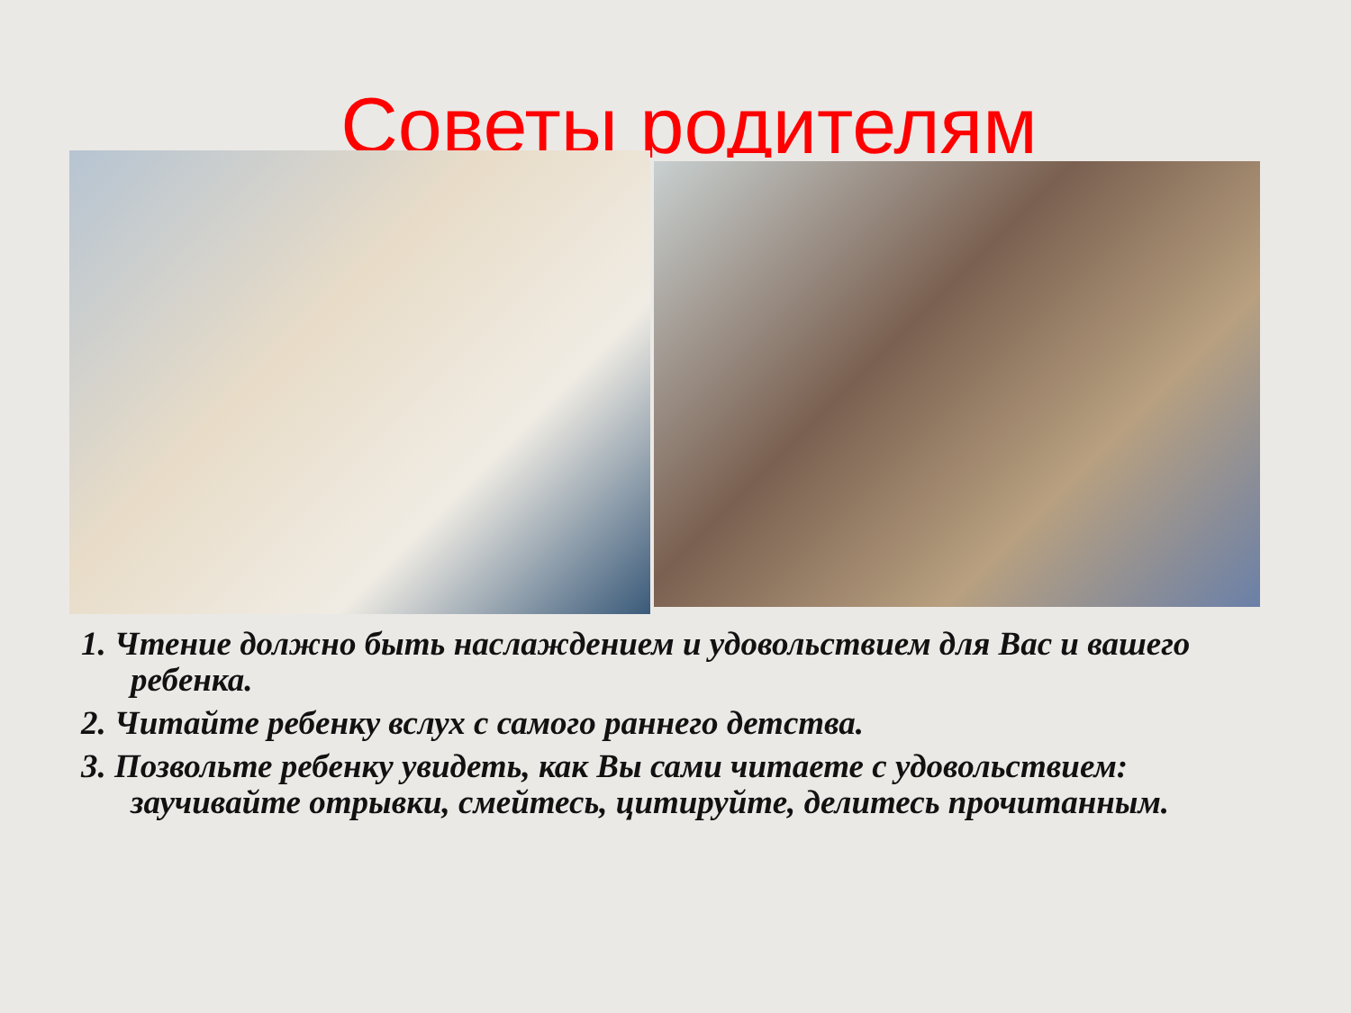Советы родителям
1. Чтение должно быть наслаждением и удовольствием для Вас и вашего ребенка.
2. Читайте ребенку вслух с самого раннего детства.
3. Позвольте ребенку увидеть, как Вы сами читаете с удовольствием: заучивайте отрывки, смейтесь, цитируйте, делитесь прочитанным.